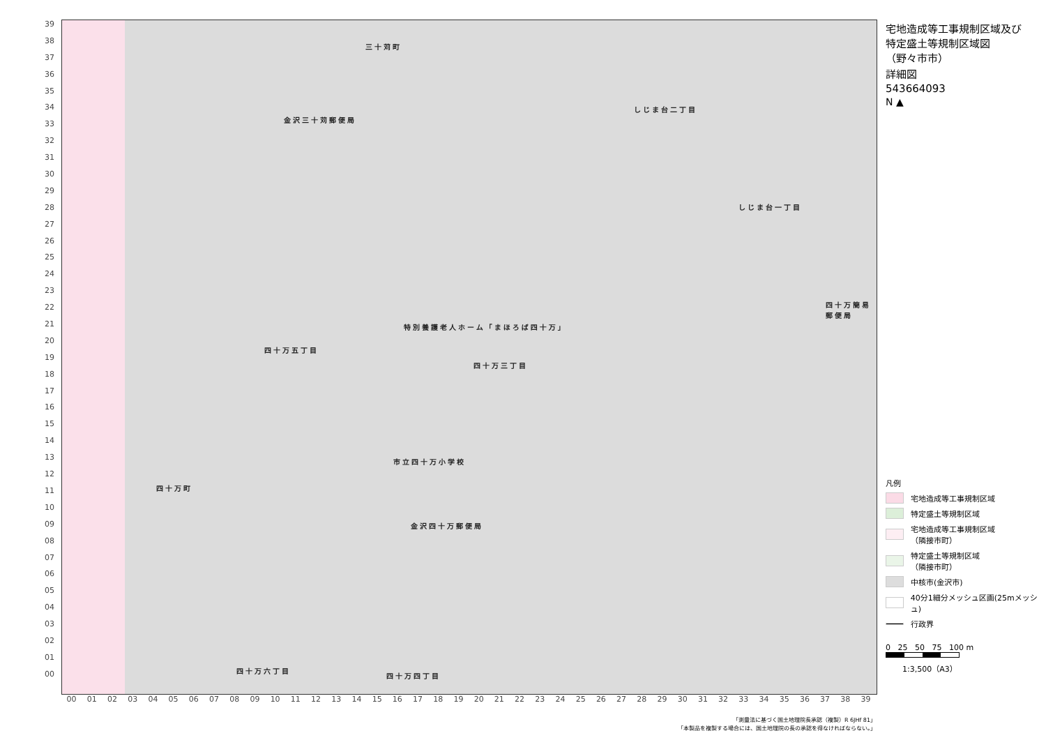39
38
37
36
35
34
33
32
31
30
29
28
27
26
25
24
23
22
21
20
19
18
17
16
15
14
13
12
11
10
09
08
07
06
05
04
03
02
01
00
三十苅町
金沢三十苅郵便局
しじま台二丁目
しじま台一丁目
四十万簡易郵便局
特別養護老人ホーム「まほろば四十万」
四十万五丁目
四十万三丁目
市立四十万小学校
四十万町
金沢四十万郵便局
四十万六丁目
四十万四丁目
宅地造成等工事規制区域及び
特定盛土等規制区域図
（野々市市）
詳細図
543664093
N ▲
凡例
宅地造成等工事規制区域
特定盛土等規制区域
宅地造成等工事規制区域
（隣接市町）
特定盛土等規制区域
（隣接市町）
中核市(金沢市)
40分1細分メッシュ区画(25mメッシュ)
行政界
0 25 50 75 100 m
1:3,500（A3）
00 01 02 03 04 05 06 07 08 09 10 11 12 13 14 15 16 17 18 19 20 21 22 23 24 25 26 27 28 29 30 31 32 33 34 35 36 37 38 39
「測量法に基づく国土地理院長承認（複製）R 6JHf 81」
「本製品を複製する場合には、国土地理院の長の承認を得なければならない。」